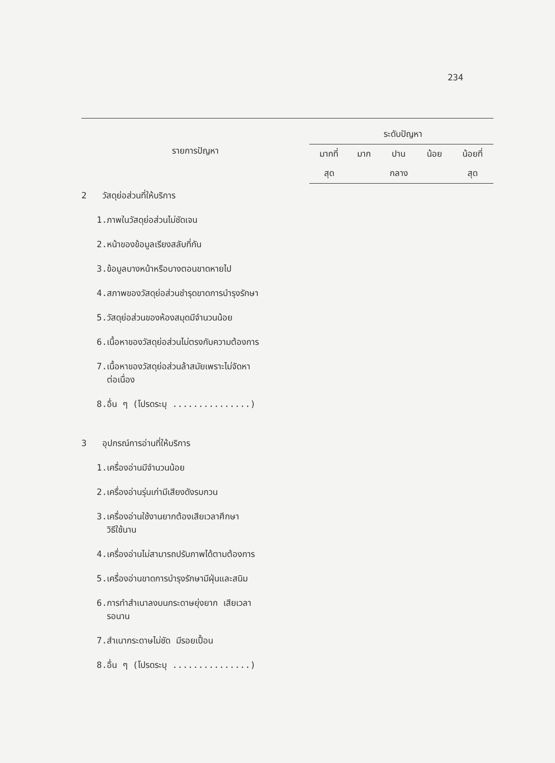234
| รายการปัญหา | ระดับปัญหา | | | | |
| --- | --- | --- | --- | --- | --- |
| | มากที่ | มาก | ปาน | น้อย | น้อยที่ |
| | สุด | | กลาง | | สุด |
| 2 วัสดุย่อส่วนที่ให้บริการ | | | | | |
| 1.ภาพในวัสดุย่อส่วนไม่ชัดเจน | | | | | |
| 2.หน้าของข้อมูลเรียงสลับที่กัน | | | | | |
| 3.ข้อมูลบางหน้าหรือบางตอนขาดหายไป | | | | | |
| 4.สภาพของวัสดุย่อส่วนชำรุดขาดการบำรุงรักษา | | | | | |
| 5.วัสดุย่อส่วนของห้องสมุดมีจำนวนน้อย | | | | | |
| 6.เนื้อหาของวัสดุย่อส่วนไม่ตรงกับความต้องการ | | | | | |
| 7.เนื้อหาของวัสดุย่อส่วนล้าสมัยเพราะไม่จัดหา ต่อเนื่อง | | | | | |
| 8.อื่น ๆ (โปรดระบุ ...............) | | | | | |
| 3 อุปกรณ์การอ่านที่ให้บริการ | | | | | |
| 1.เครื่องอ่านมีจำนวนน้อย | | | | | |
| 2.เครื่องอ่านรุ่นเก่ามีเสียงดังรบกวน | | | | | |
| 3.เครื่องอ่านใช้งานยากต้องเสียเวลาศึกษา วิธีใช้นาน | | | | | |
| 4.เครื่องอ่านไม่สามารถปรับภาพได้ตามต้องการ | | | | | |
| 5.เครื่องอ่านขาดการบำรุงรักษามีฝุ่นและสนิม | | | | | |
| 6.การทำสำเนาลงบนกระดาษยุ่งยาก เสียเวลา รอนาน | | | | | |
| 7.สำเนากระดาษไม่ชัด มีรอยเปื้อน | | | | | |
| 8.อื่น ๆ (โปรดระบุ ...............) | | | | | |